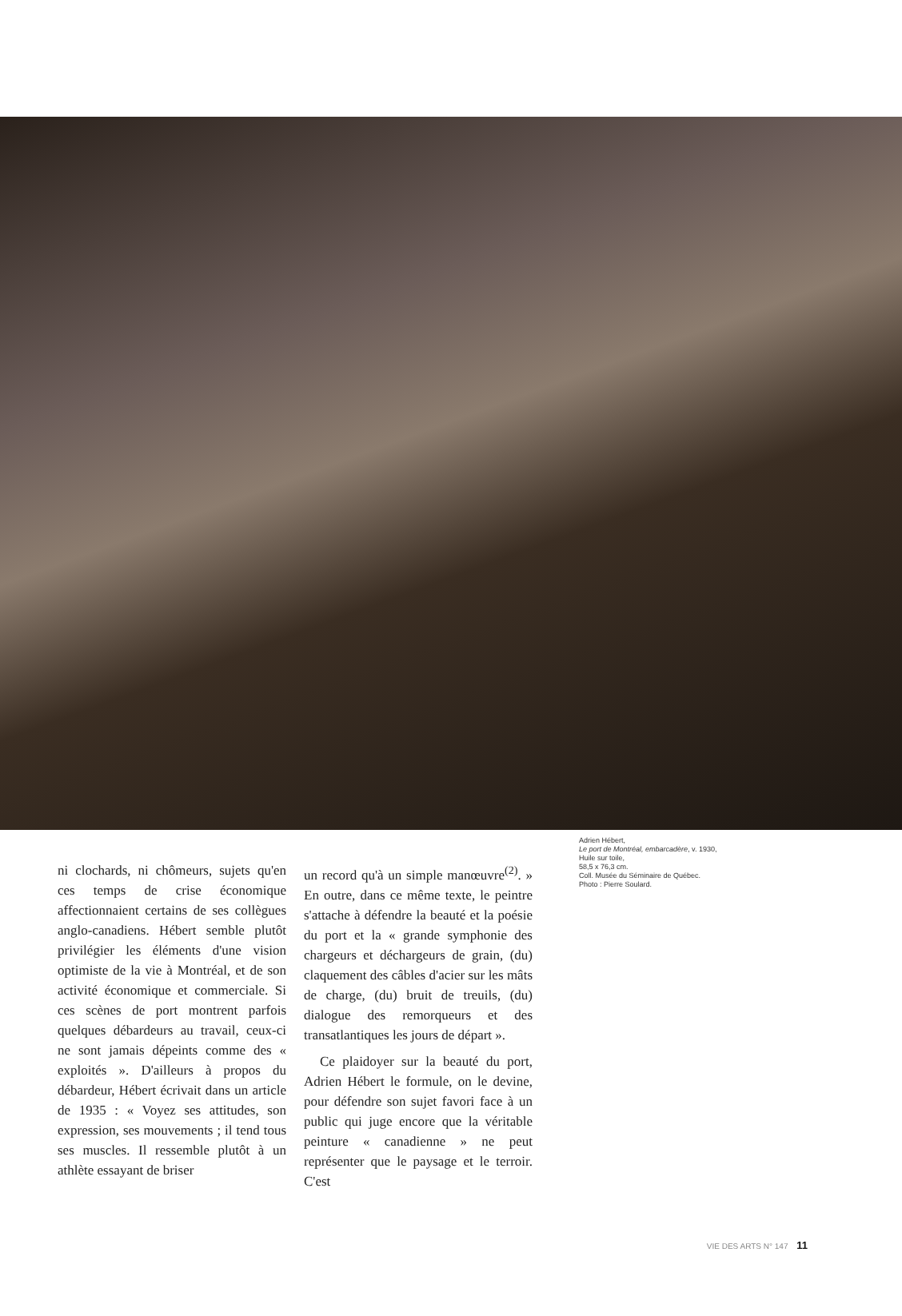ni clochards, ni chômeurs, sujets qu'en ces temps de crise économique affectionnaient certains de ses collègues anglo-canadiens. Hébert semble plutôt privilégier les éléments d'une vision optimiste de la vie à Montréal, et de son activité économique et commerciale. Si ces scènes de port montrent parfois quelques débardeurs au travail, ceux-ci ne sont jamais dépeints comme des « exploités ». D'ailleurs à propos du débardeur, Hébert écrivait dans un article de 1935 : « Voyez ses attitudes, son expression, ses mouvements ; il tend tous ses muscles. Il ressemble plutôt à un athlète essayant de briser
un record qu'à un simple manœuvre<sup>(2)</sup>. » En outre, dans ce même texte, le peintre s'attache à défendre la beauté et la poésie du port et la « grande symphonie des chargeurs et déchargeurs de grain, (du) claquement des câbles d'acier sur les mâts de charge, (du) bruit de treuils, (du) dialogue des remorqueurs et des transatlantiques les jours de départ ».
Ce plaidoyer sur la beauté du port, Adrien Hébert le formule, on le devine, pour défendre son sujet favori face à un public qui juge encore que la véritable peinture « canadienne » ne peut représenter que le paysage et le terroir. C'est
Adrien Hébert,
Le port de Montréal, embarcadère, v. 1930,
Huile sur toile,
58,5 x 76,3 cm.
Coll. Musée du Séminaire de Québec.
Photo : Pierre Soulard.
VIE DES ARTS N° 147 11